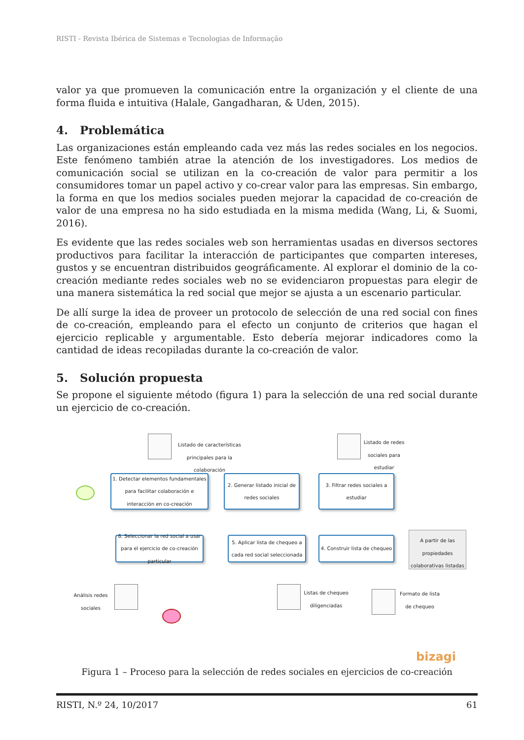RISTI - Revista Ibérica de Sistemas e Tecnologias de Informação
valor ya que promueven la comunicación entre la organización y el cliente de una forma fluida e intuitiva (Halale, Gangadharan, & Uden, 2015).
4. Problemática
Las organizaciones están empleando cada vez más las redes sociales en los negocios. Este fenómeno también atrae la atención de los investigadores. Los medios de comunicación social se utilizan en la co-creación de valor para permitir a los consumidores tomar un papel activo y co-crear valor para las empresas. Sin embargo, la forma en que los medios sociales pueden mejorar la capacidad de co-creación de valor de una empresa no ha sido estudiada en la misma medida (Wang, Li, & Suomi, 2016).
Es evidente que las redes sociales web son herramientas usadas en diversos sectores productivos para facilitar la interacción de participantes que comparten intereses, gustos y se encuentran distribuidos geográficamente. Al explorar el dominio de la co-creación mediante redes sociales web no se evidenciaron propuestas para elegir de una manera sistemática la red social que mejor se ajusta a un escenario particular.
De allí surge la idea de proveer un protocolo de selección de una red social con fines de co-creación, empleando para el efecto un conjunto de criterios que hagan el ejercicio replicable y argumentable. Esto debería mejorar indicadores como la cantidad de ideas recopiladas durante la co-creación de valor.
5. Solución propuesta
Se propone el siguiente método (figura 1) para la selección de una red social durante un ejercicio de co-creación.
Listado de características principales para la colaboración
Listado de redes sociales para estudiar
1. Detectar elementos fundamentales para facilitar colaboración e interacción en co-creación
2. Generar listado inicial de redes sociales
3. Filtrar redes sociales a estudiar
6. Seleccionar la red social a usar para el ejercicio de co-creación particular
5. Aplicar lista de chequeo a cada red social seleccionada
4. Construir lista de chequeo
A partir de las propiedades colaborativas listadas
Análisis redes sociales
Listas de chequeo diligenciadas
Formato de lista de chequeo
bizagi
Figura 1 – Proceso para la selección de redes sociales en ejercicios de co-creación
RISTI, N.º 24, 10/2017 61